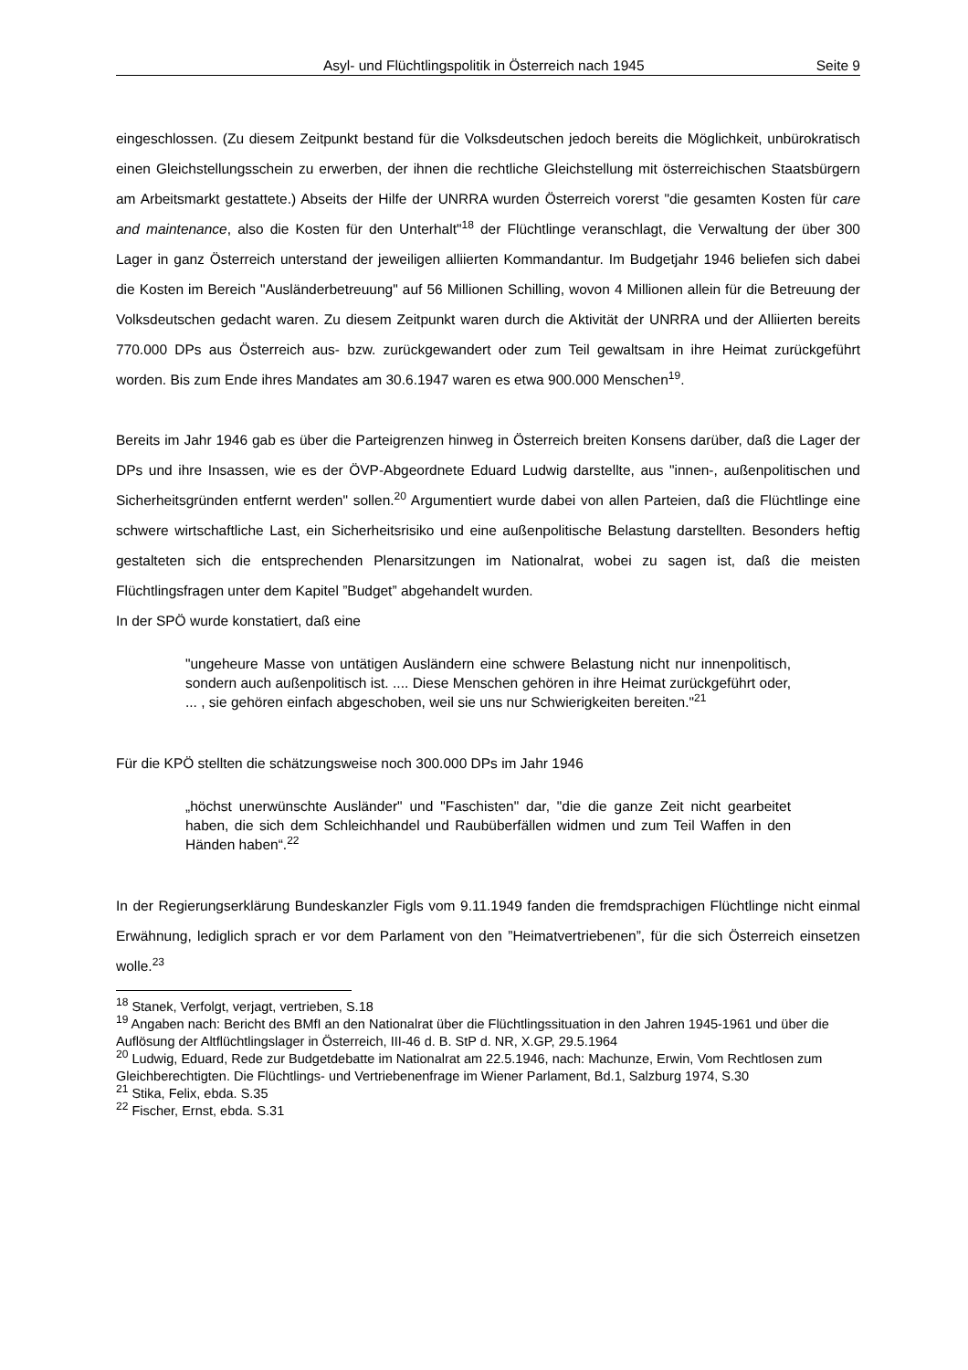Asyl- und Flüchtlingspolitik in Österreich nach 1945 Seite 9
eingeschlossen. (Zu diesem Zeitpunkt bestand für die Volksdeutschen jedoch bereits die Möglichkeit, unbürokratisch einen Gleichstellungsschein zu erwerben, der ihnen die rechtliche Gleichstellung mit österreichischen Staatsbürgern am Arbeitsmarkt gestattete.) Abseits der Hilfe der UNRRA wurden Österreich vorerst "die gesamten Kosten für care and maintenance, also die Kosten für den Unterhalt"<sup>18</sup> der Flüchtlinge veranschlagt, die Verwaltung der über 300 Lager in ganz Österreich unterstand der jeweiligen alliierten Kommandantur. Im Budgetjahr 1946 beliefen sich dabei die Kosten im Bereich "Ausländerbetreuung" auf 56 Millionen Schilling, wovon 4 Millionen allein für die Betreuung der Volksdeutschen gedacht waren. Zu diesem Zeitpunkt waren durch die Aktivität der UNRRA und der Alliierten bereits 770.000 DPs aus Österreich aus- bzw. zurückgewandert oder zum Teil gewaltsam in ihre Heimat zurückgeführt worden. Bis zum Ende ihres Mandates am 30.6.1947 waren es etwa 900.000 Menschen<sup>19</sup>.
Bereits im Jahr 1946 gab es über die Parteigrenzen hinweg in Österreich breiten Konsens darüber, daß die Lager der DPs und ihre Insassen, wie es der ÖVP-Abgeordnete Eduard Ludwig darstellte, aus "innen-, außenpolitischen und Sicherheitsgründen entfernt werden" sollen.<sup>20</sup> Argumentiert wurde dabei von allen Parteien, daß die Flüchtlinge eine schwere wirtschaftliche Last, ein Sicherheitsrisiko und eine außenpolitische Belastung darstellten. Besonders heftig gestalteten sich die entsprechenden Plenarsitzungen im Nationalrat, wobei zu sagen ist, daß die meisten Flüchtlingsfragen unter dem Kapitel ”Budget” abgehandelt wurden.
In der SPÖ wurde konstatiert, daß eine
"ungeheure Masse von untätigen Ausländern eine schwere Belastung nicht nur innenpolitisch, sondern auch außenpolitisch ist. .... Diese Menschen gehören in ihre Heimat zurückgeführt oder, ... , sie gehören einfach abgeschoben, weil sie uns nur Schwierigkeiten bereiten."<sup>21</sup>
Für die KPÖ stellten die schätzungsweise noch 300.000 DPs im Jahr 1946
„höchst unerwünschte Ausländer" und "Faschisten" dar, "die die ganze Zeit nicht gearbeitet haben, die sich dem Schleichhandel und Raubüberfällen widmen und zum Teil Waffen in den Händen haben“.<sup>22</sup>
In der Regierungserklärung Bundeskanzler Figls vom 9.11.1949 fanden die fremdsprachigen Flüchtlinge nicht einmal Erwähnung, lediglich sprach er vor dem Parlament von den ”Heimatvertriebenen”, für die sich Österreich einsetzen wolle.<sup>23</sup>
<sup>18</sup> Stanek, Verfolgt, verjagt, vertrieben, S.18
<sup>19</sup> Angaben nach: Bericht des BMfI an den Nationalrat über die Flüchtlingssituation in den Jahren 1945-1961 und über die Auflösung der Altflüchtlingslager in Österreich, III-46 d. B. StP d. NR, X.GP, 29.5.1964
<sup>20</sup> Ludwig, Eduard, Rede zur Budgetdebatte im Nationalrat am 22.5.1946, nach: Machunze, Erwin, Vom Rechtlosen zum Gleichberechtigten. Die Flüchtlings- und Vertriebenenfrage im Wiener Parlament, Bd.1, Salzburg 1974, S.30
<sup>21</sup> Stika, Felix, ebda. S.35
<sup>22</sup> Fischer, Ernst, ebda. S.31